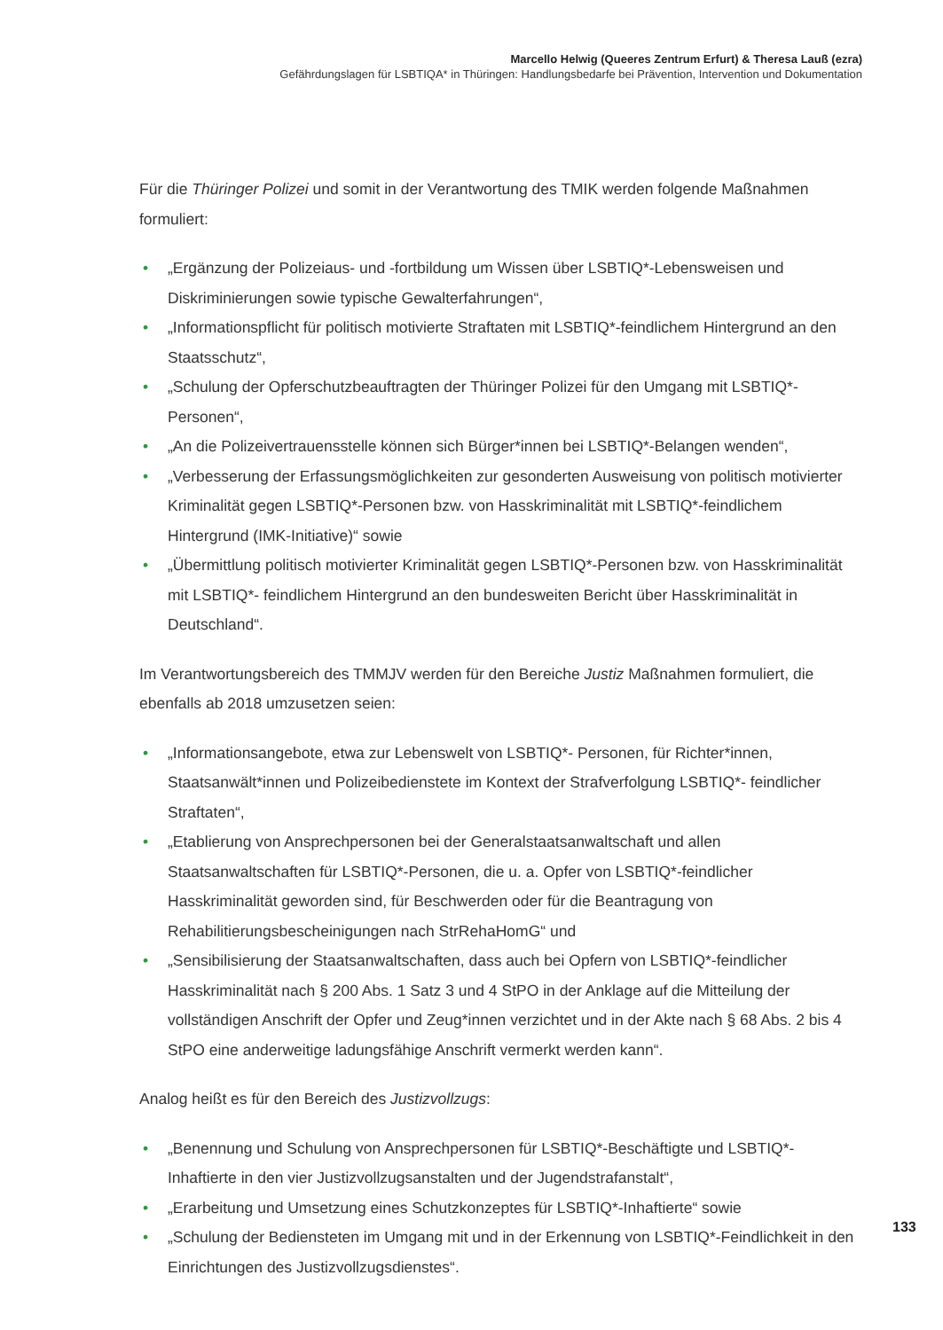Marcello Helwig (Queeres Zentrum Erfurt) & Theresa Lauß (ezra)
Gefährdungslagen für LSBTIQA* in Thüringen: Handlungsbedarfe bei Prävention, Intervention und Dokumentation
Für die Thüringer Polizei und somit in der Verantwortung des TMIK werden folgende Maßnahmen formuliert:
• „Ergänzung der Polizeiaus- und -fortbildung um Wissen über LSBTIQ*-Lebensweisen und Diskriminierungen sowie typische Gewalterfahrungen“,
• „Informationspflicht für politisch motivierte Straftaten mit LSBTIQ*-feindlichem Hintergrund an den Staatsschutz“,
• „Schulung der Opferschutzbeauftragten der Thüringer Polizei für den Umgang mit LSBTIQ*-Personen“,
• „An die Polizeivertrauensstelle können sich Bürger*innen bei LSBTIQ*-Belangen wenden“,
• „Verbesserung der Erfassungsmöglichkeiten zur gesonderten Ausweisung von politisch motivierter Kriminalität gegen LSBTIQ*-Personen bzw. von Hasskriminalität mit LSBTIQ*-feindlichem Hintergrund (IMK-Initiative)“ sowie
• „Übermittlung politisch motivierter Kriminalität gegen LSBTIQ*-Personen bzw. von Hasskriminalität mit LSBTIQ*- feindlichem Hintergrund an den bundesweiten Bericht über Hasskriminalität in Deutschland“.
Im Verantwortungsbereich des TMMJV werden für den Bereiche Justiz Maßnahmen formuliert, die ebenfalls ab 2018 umzusetzen seien:
• „Informationsangebote, etwa zur Lebenswelt von LSBTIQ*- Personen, für Richter*innen, Staatsanwält*innen und Polizeibedienstete im Kontext der Strafverfolgung LSBTIQ*- feindlicher Straftaten“,
• „Etablierung von Ansprechpersonen bei der Generalstaatsanwaltschaft und allen Staatsanwaltschaften für LSBTIQ*-Personen, die u. a. Opfer von LSBTIQ*-feindlicher Hasskriminalität geworden sind, für Beschwerden oder für die Beantragung von Rehabilitierungsbescheinigungen nach StrRehaHomG“ und
• „Sensibilisierung der Staatsanwaltschaften, dass auch bei Opfern von LSBTIQ*-feindlicher Hasskriminalität nach § 200 Abs. 1 Satz 3 und 4 StPO in der Anklage auf die Mitteilung der vollständigen Anschrift der Opfer und Zeug*innen verzichtet und in der Akte nach § 68 Abs. 2 bis 4 StPO eine anderweitige ladungsfähige Anschrift vermerkt werden kann“.
Analog heißt es für den Bereich des Justizvollzugs:
• „Benennung und Schulung von Ansprechpersonen für LSBTIQ*-Beschäftigte und LSBTIQ*-Inhaftierte in den vier Justizvollzugsanstalten und der Jugendstrafanstalt“,
• „Erarbeitung und Umsetzung eines Schutzkonzeptes für LSBTIQ*-Inhaftierte“ sowie
• „Schulung der Bediensteten im Umgang mit und in der Erkennung von LSBTIQ*-Feindlichkeit in den Einrichtungen des Justizvollzugsdienstes“.
133